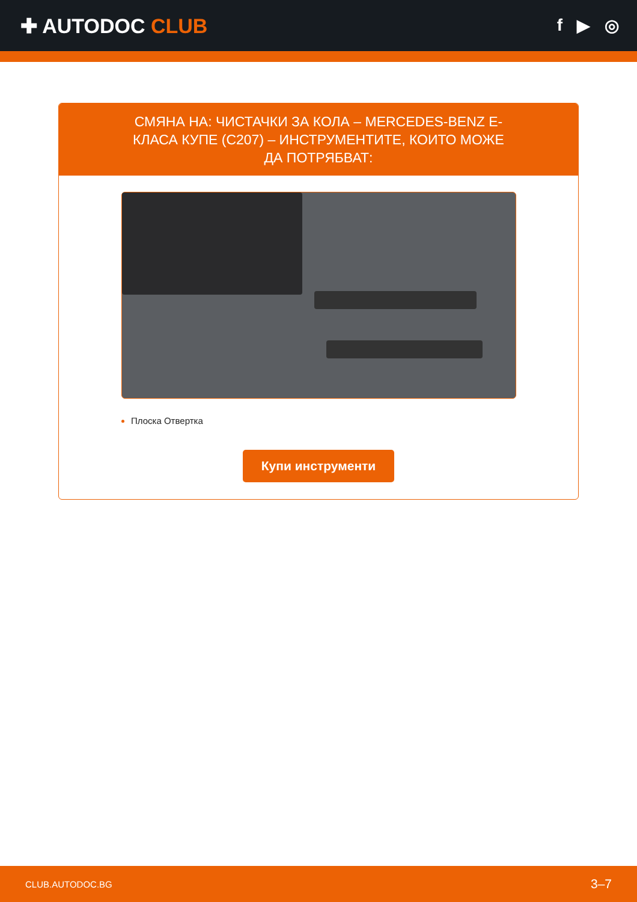✚ AUTODOC CLUB
f ▶ ◎
СМЯНА НА: ЧИСТАЧКИ ЗА КОЛА – MERCEDES-BENZ Е-КЛАСА КУПЕ (C207) – ИНСТРУМЕНТИТЕ, КОИТО МОЖЕ ДА ПОТРЯБВАТ:
Плоска Отвертка
Купи инструменти
CLUB.AUTODOC.BG 3–7